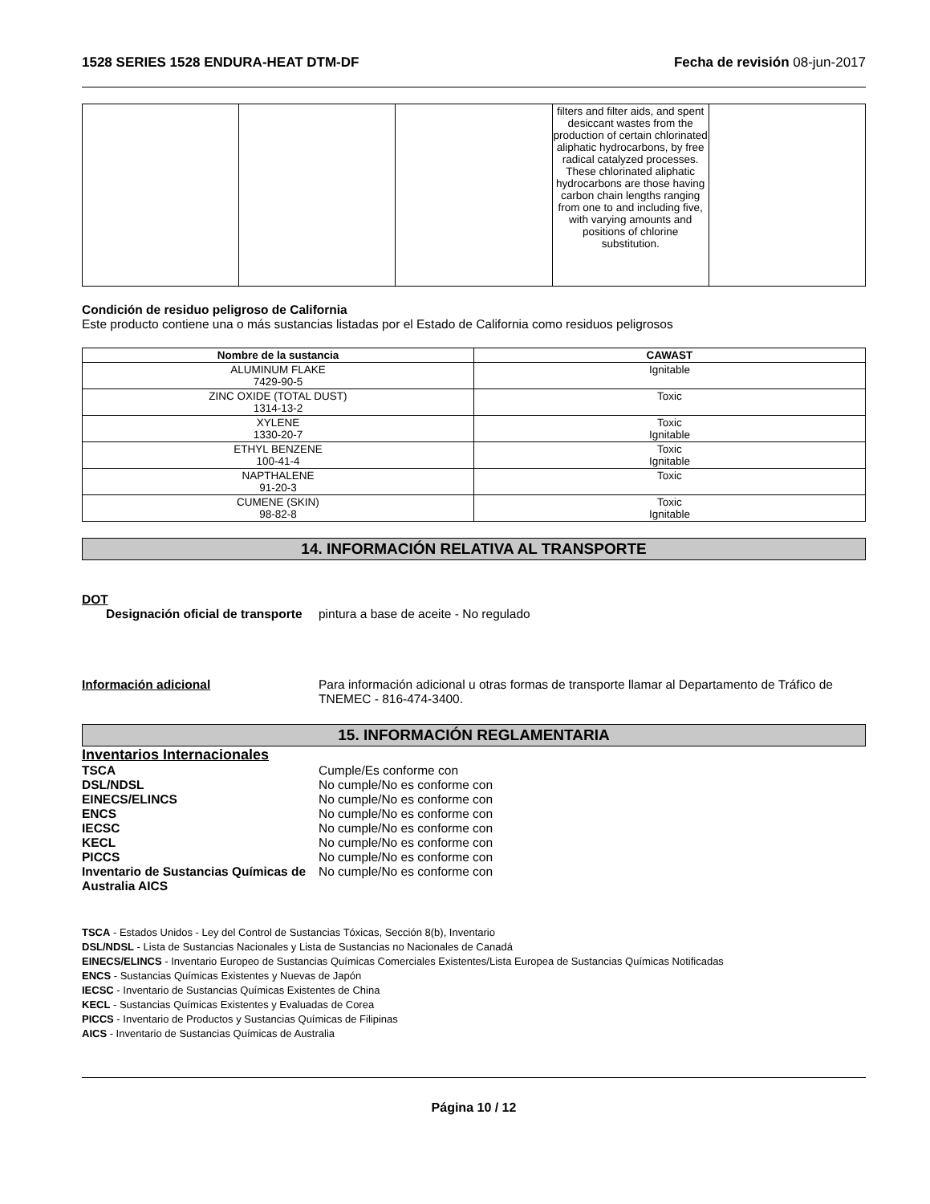1528 SERIES 1528 ENDURA-HEAT DTM-DF Fecha de revisión 08-jun-2017
| | | | filters and filter aids, and spent desiccant wastes from the production of certain chlorinated aliphatic hydrocarbons, by free radical catalyzed processes. These chlorinated aliphatic hydrocarbons are those having carbon chain lengths ranging from one to and including five, with varying amounts and positions of chlorine substitution. | |
Condición de residuo peligroso de California
Este producto contiene una o más sustancias listadas por el Estado de California como residuos peligrosos
| Nombre de la sustancia | CAWAST |
| --- | --- |
| ALUMINUM FLAKE 7429-90-5 | Ignitable |
| ZINC OXIDE (TOTAL DUST) 1314-13-2 | Toxic |
| XYLENE 1330-20-7 | Toxic Ignitable |
| ETHYL BENZENE 100-41-4 | Toxic Ignitable |
| NAPTHALENE 91-20-3 | Toxic |
| CUMENE (SKIN) 98-82-8 | Toxic Ignitable |
14. INFORMACIÓN RELATIVA AL TRANSPORTE
DOT
Designación oficial de transporte
pintura a base de aceite - No regulado
Información adicional Para información adicional u otras formas de transporte llamar al Departamento de Tráfico de TNEMEC - 816-474-3400.
15. INFORMACIÓN REGLAMENTARIA
Inventarios Internacionales
TSCA Cumple/Es conforme con
DSL/NDSL No cumple/No es conforme con
EINECS/ELINCS No cumple/No es conforme con
ENCS No cumple/No es conforme con
IECSC No cumple/No es conforme con
KECL No cumple/No es conforme con
PICCS No cumple/No es conforme con
Inventario de Sustancias Químicas de Australia AICS
No cumple/No es conforme con
TSCA - Estados Unidos - Ley del Control de Sustancias Tóxicas, Sección 8(b), Inventario
DSL/NDSL - Lista de Sustancias Nacionales y Lista de Sustancias no Nacionales de Canadá
EINECS/ELINCS - Inventario Europeo de Sustancias Químicas Comerciales Existentes/Lista Europea de Sustancias Químicas Notificadas
ENCS - Sustancias Químicas Existentes y Nuevas de Japón
IECSC - Inventario de Sustancias Químicas Existentes de China
KECL - Sustancias Químicas Existentes y Evaluadas de Corea
PICCS - Inventario de Productos y Sustancias Químicas de Filipinas
AICS - Inventario de Sustancias Químicas de Australia
Página 10 / 12